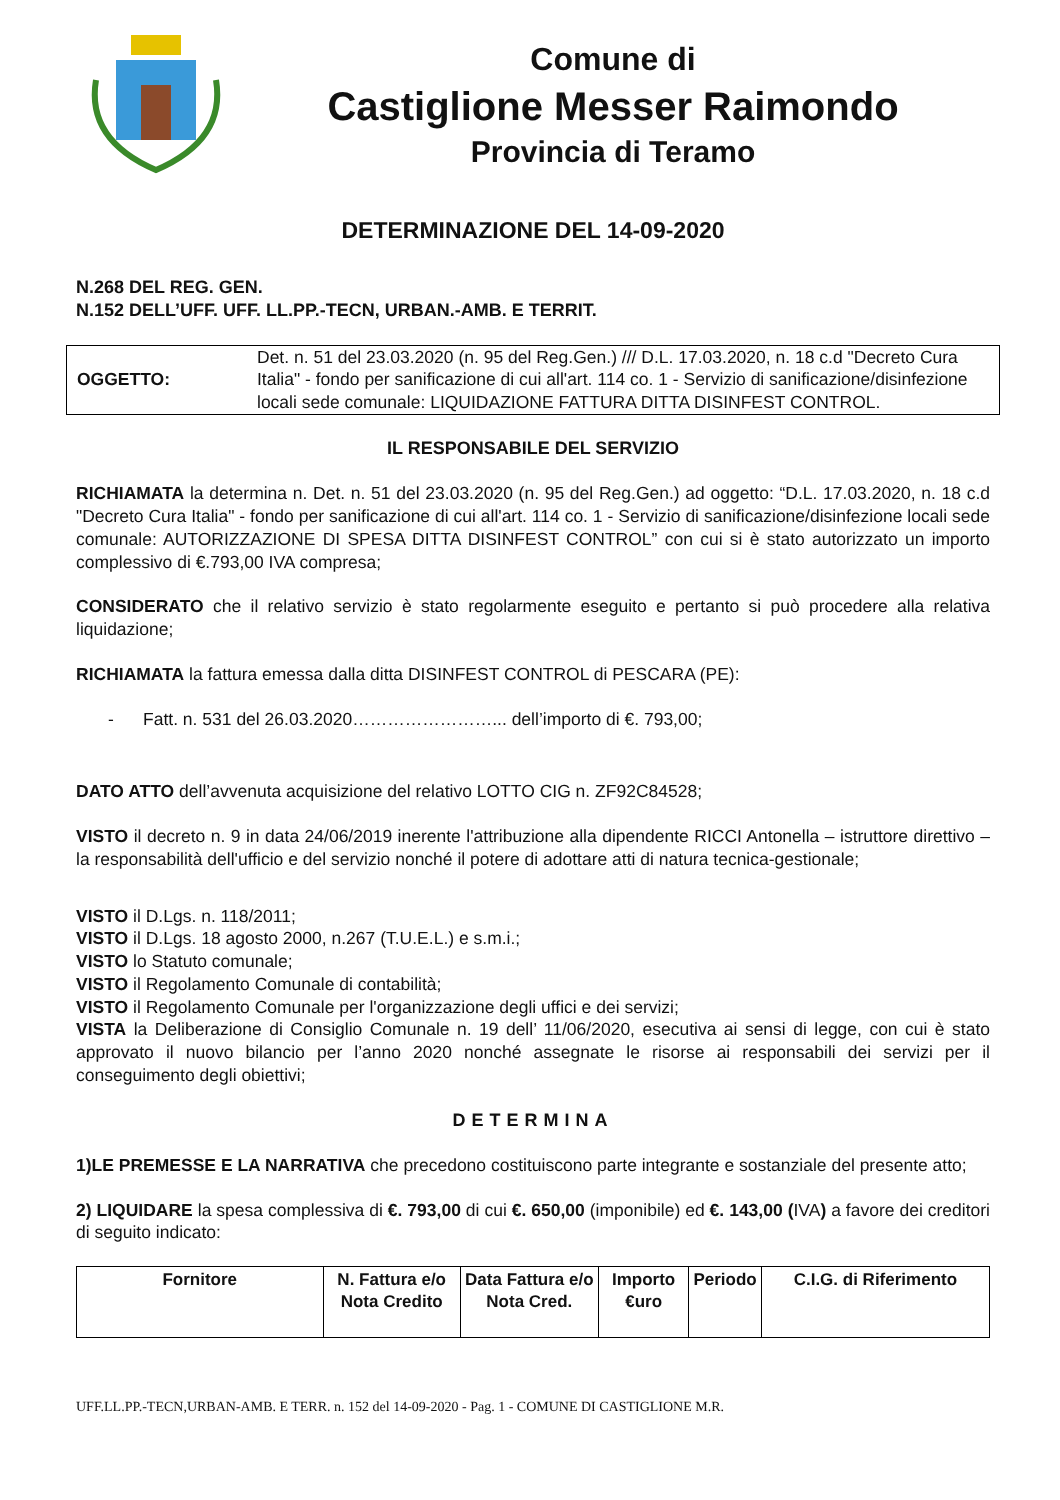Comune di
Castiglione Messer Raimondo
Provincia di Teramo
DETERMINAZIONE DEL 14-09-2020
N.268 DEL REG. GEN.
N.152 DELL’UFF. UFF. LL.PP.-TECN, URBAN.-AMB. E TERRIT.
OGGETTO: Det. n. 51 del 23.03.2020 (n. 95 del Reg.Gen.) /// D.L. 17.03.2020, n. 18 c.d "Decreto Cura Italia" - fondo per sanificazione di cui all'art. 114 co. 1 - Servizio di sanificazione/disinfezione locali sede comunale: LIQUIDAZIONE FATTURA DITTA DISINFEST CONTROL.
IL RESPONSABILE DEL SERVIZIO
RICHIAMATA la determina n. Det. n. 51 del 23.03.2020 (n. 95 del Reg.Gen.) ad oggetto: “D.L. 17.03.2020, n. 18 c.d "Decreto Cura Italia" - fondo per sanificazione di cui all'art. 114 co. 1 - Servizio di sanificazione/disinfezione locali sede comunale: AUTORIZZAZIONE DI SPESA DITTA DISINFEST CONTROL” con cui si è stato autorizzato un importo complessivo di €.793,00 IVA compresa;
CONSIDERATO che il relativo servizio è stato regolarmente eseguito e pertanto si può procedere alla relativa liquidazione;
RICHIAMATA la fattura emessa dalla ditta DISINFEST CONTROL di PESCARA (PE):
- Fatt. n. 531 del 26.03.2020……………………... dell’importo di €. 793,00;
DATO ATTO dell’avvenuta acquisizione del relativo LOTTO CIG n. ZF92C84528;
VISTO il decreto n. 9 in data 24/06/2019 inerente l'attribuzione alla dipendente RICCI Antonella – istruttore direttivo – la responsabilità dell'ufficio e del servizio nonché il potere di adottare atti di natura tecnica-gestionale;
VISTO il D.Lgs. n. 118/2011;
VISTO il D.Lgs. 18 agosto 2000, n.267 (T.U.E.L.) e s.m.i.;
VISTO lo Statuto comunale;
VISTO il Regolamento Comunale di contabilità;
VISTO il Regolamento Comunale per l'organizzazione degli uffici e dei servizi;
VISTA la Deliberazione di Consiglio Comunale n. 19 dell’ 11/06/2020, esecutiva ai sensi di legge, con cui è stato approvato il nuovo bilancio per l’anno 2020 nonché assegnate le risorse ai responsabili dei servizi per il conseguimento degli obiettivi;
DETERMINA
1)LE PREMESSE E LA NARRATIVA che precedono costituiscono parte integrante e sostanziale del presente atto;
2) LIQUIDARE la spesa complessiva di €. 793,00 di cui €. 650,00 (imponibile) ed €. 143,00 (IVA) a favore dei creditori di seguito indicato:
| Fornitore | N. Fattura e/o Nota Credito | Data Fattura e/o Nota Cred. | Importo €uro | Periodo | C.I.G. di Riferimento |
| --- | --- | --- | --- | --- | --- |
UFF.LL.PP.-TECN,URBAN-AMB. E TERR. n. 152 del 14-09-2020 - Pag. 1 - COMUNE DI CASTIGLIONE M.R.